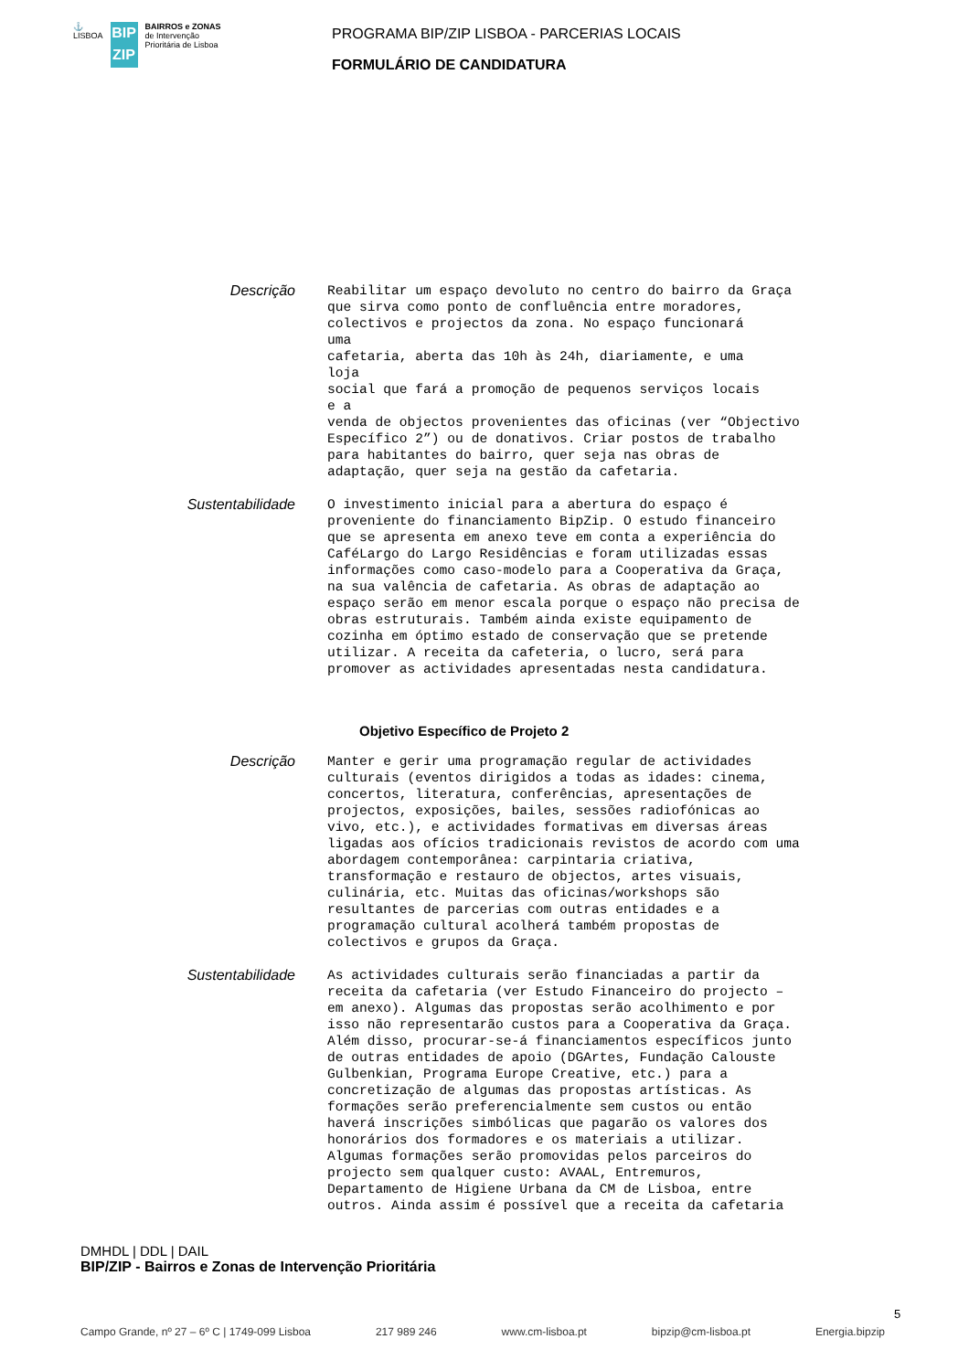⚓
LISBOA
BIP
ZIP
BAIRROS e ZONAS
de Intervenção
Prioritária de Lisboa
PROGRAMA BIP/ZIP LISBOA - PARCERIAS LOCAIS
FORMULÁRIO DE CANDIDATURA
Descrição
Reabilitar um espaço devoluto no centro do bairro da Graça
que sirva como ponto de confluência entre moradores,
colectivos e projectos da zona. No espaço funcionará
uma
cafetaria, aberta das 10h às 24h, diariamente, e uma
loja
social que fará a promoção de pequenos serviços locais
e a
venda de objectos provenientes das oficinas (ver “Objectivo
Específico 2”) ou de donativos. Criar postos de trabalho
para habitantes do bairro, quer seja nas obras de
adaptação, quer seja na gestão da cafetaria.
Sustentabilidade
O investimento inicial para a abertura do espaço é
proveniente do financiamento BipZip. O estudo financeiro
que se apresenta em anexo teve em conta a experiência do
CaféLargo do Largo Residências e foram utilizadas essas
informações como caso-modelo para a Cooperativa da Graça,
na sua valência de cafetaria. As obras de adaptação ao
espaço serão em menor escala porque o espaço não precisa de
obras estruturais. Também ainda existe equipamento de
cozinha em óptimo estado de conservação que se pretende
utilizar. A receita da cafeteria, o lucro, será para
promover as actividades apresentadas nesta candidatura.
Objetivo Específico de Projeto 2
Descrição
Manter e gerir uma programação regular de actividades
culturais (eventos dirigidos a todas as idades: cinema,
concertos, literatura, conferências, apresentações de
projectos, exposições, bailes, sessões radiofónicas ao
vivo, etc.), e actividades formativas em diversas áreas
ligadas aos ofícios tradicionais revistos de acordo com uma
abordagem contemporânea: carpintaria criativa,
transformação e restauro de objectos, artes visuais,
culinária, etc. Muitas das oficinas/workshops são
resultantes de parcerias com outras entidades e a
programação cultural acolherá também propostas de
colectivos e grupos da Graça.
Sustentabilidade
As actividades culturais serão financiadas a partir da
receita da cafetaria (ver Estudo Financeiro do projecto –
em anexo). Algumas das propostas serão acolhimento e por
isso não representarão custos para a Cooperativa da Graça.
Além disso, procurar-se-á financiamentos específicos junto
de outras entidades de apoio (DGArtes, Fundação Calouste
Gulbenkian, Programa Europe Creative, etc.) para a
concretização de algumas das propostas artísticas. As
formações serão preferencialmente sem custos ou então
haverá inscrições simbólicas que pagarão os valores dos
honorários dos formadores e os materiais a utilizar.
Algumas formações serão promovidas pelos parceiros do
projecto sem qualquer custo: AVAAL, Entremuros,
Departamento de Higiene Urbana da CM de Lisboa, entre
outros. Ainda assim é possível que a receita da cafetaria
DMHDL | DDL | DAIL
BIP/ZIP - Bairros e Zonas de Intervenção Prioritária
5
Campo Grande, nº 27 – 6º C | 1749-099 Lisboa 217 989 246 www.cm-lisboa.pt bipzip@cm-lisboa.pt Energia.bipzip